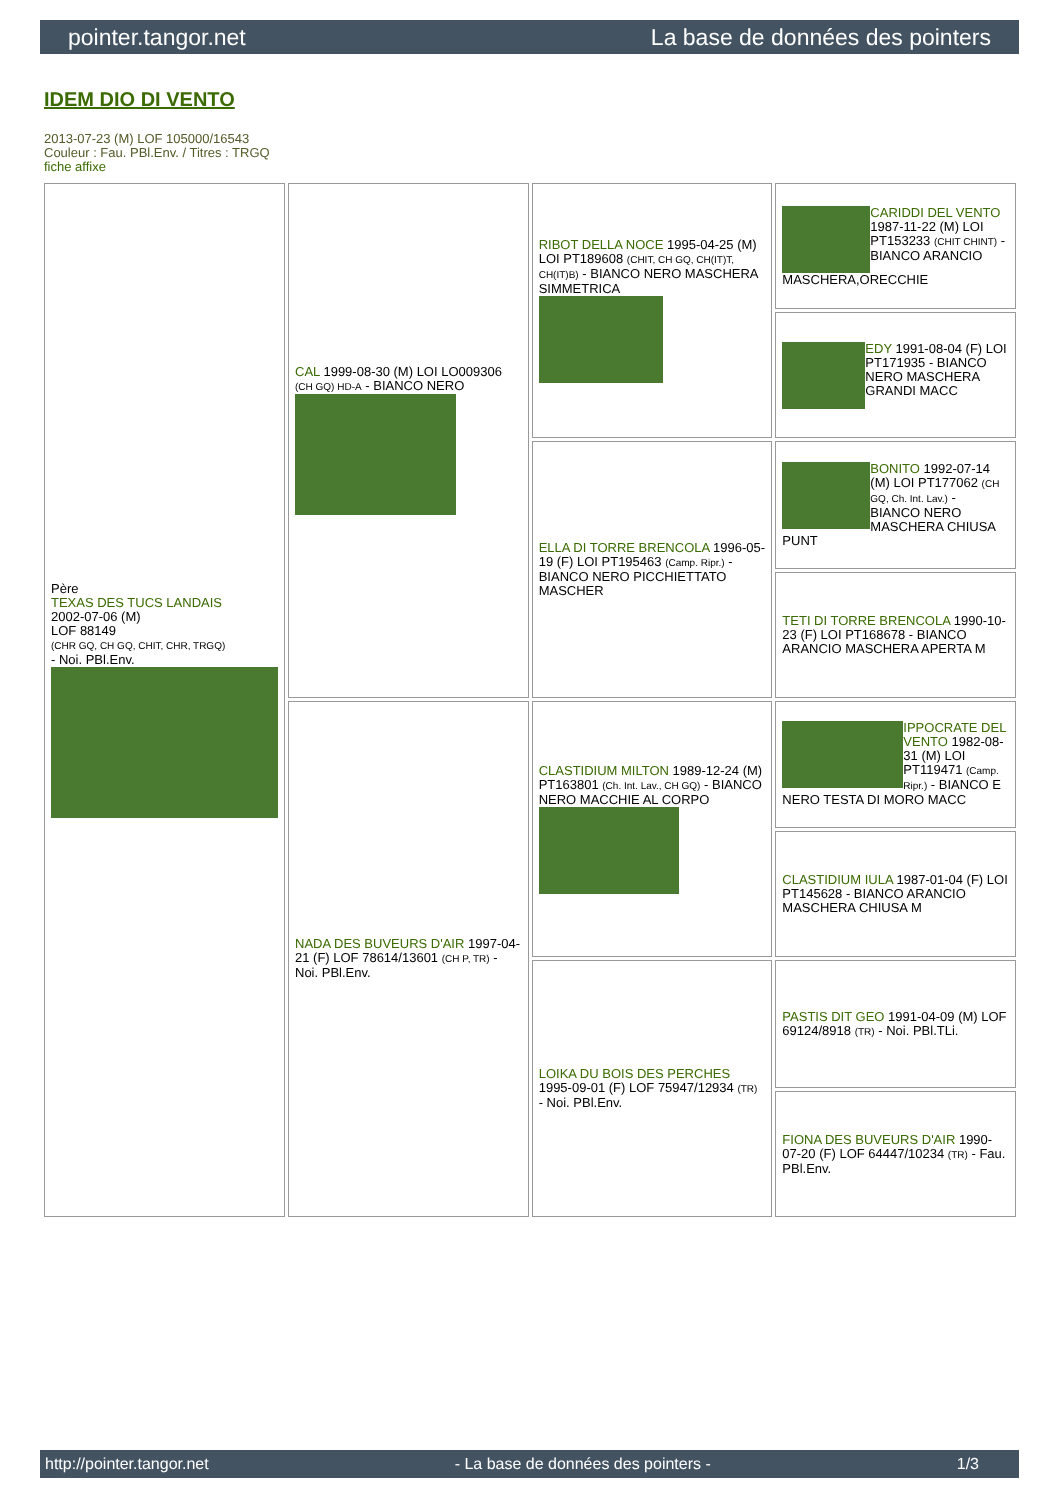pointer.tangor.net La base de données des pointers
IDEM DIO DI VENTO
2013-07-23 (M) LOF 105000/16543
Couleur : Fau. PBl.Env. / Titres : TRGQ
fiche affixe
| Père TEXAS DES TUCS LANDAIS 2002-07-06 (M) LOF 88149 (CHR GQ, CH GQ, CHIT, CHR, TRGQ) - Noi. PBl.Env. | CAL 1999-08-30 (M) LOI LO009306 (CH GQ) HD-A - BIANCO NERO | RIBOT DELLA NOCE 1995-04-25 (M) LOI PT189608 (CHIT, CH GQ, CH(IT)T, CH(IT)B) - BIANCO NERO MASCHERA SIMMETRICA | CARIDDI DEL VENTO 1987-11-22 (M) LOI PT153233 (CHIT CHINT) - BIANCO ARANCIO MASCHERA,ORECCHIE |
| | | | EDY 1991-08-04 (F) LOI PT171935 - BIANCO NERO MASCHERA GRANDI MACC |
| | | ELLA DI TORRE BRENCOLA 1996-05-19 (F) LOI PT195463 (Camp. Ripr.) - BIANCO NERO PICCHIETTATO MASCHER | BONITO 1992-07-14 (M) LOI PT177062 (CH GQ, Ch. Int. Lav.) - BIANCO NERO MASCHERA CHIUSA PUNT |
| | | | TETI DI TORRE BRENCOLA 1990-10-23 (F) LOI PT168678 - BIANCO ARANCIO MASCHERA APERTA M |
| | NADA DES BUVEURS D'AIR 1997-04-21 (F) LOF 78614/13601 (CH P, TR) - Noi. PBl.Env. | CLASTIDIUM MILTON 1989-12-24 (M) PT163801 (Ch. Int. Lav., CH GQ) - BIANCO NERO MACCHIE AL CORPO | IPPOCRATE DEL VENTO 1982-08-31 (M) LOI PT119471 (Camp. Ripr.) - BIANCO E NERO TESTA DI MORO MACC |
| | | | CLASTIDIUM IULA 1987-01-04 (F) LOI PT145628 - BIANCO ARANCIO MASCHERA CHIUSA M |
| | | LOIKA DU BOIS DES PERCHES 1995-09-01 (F) LOF 75947/12934 (TR) - Noi. PBl.Env. | PASTIS DIT GEO 1991-04-09 (M) LOF 69124/8918 (TR) - Noi. PBl.TLi. |
| | | | FIONA DES BUVEURS D'AIR 1990-07-20 (F) LOF 64447/10234 (TR) - Fau. PBl.Env. |
http://pointer.tangor.net - La base de données des pointers - 1/3